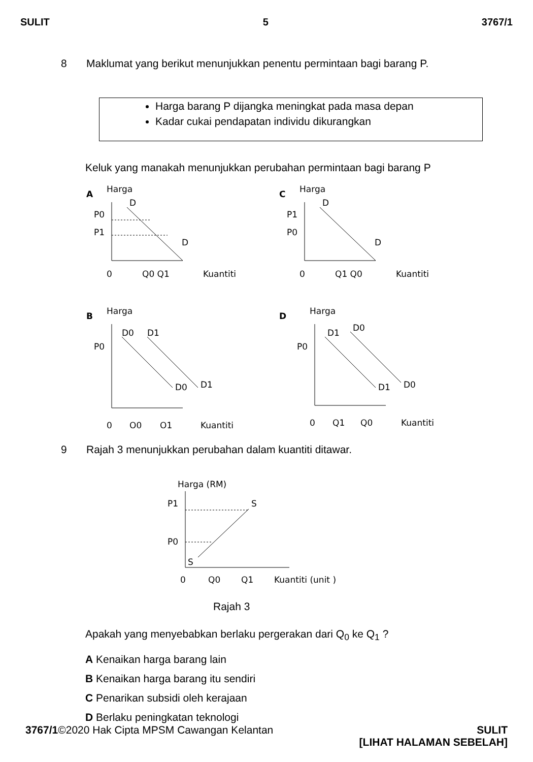SULIT 5 3767/1
8 Maklumat yang berikut menunjukkan penentu permintaan bagi barang P.
Harga barang P dijangka meningkat pada masa depan
Kadar cukai pendapatan individu dikurangkan
Keluk yang manakah menunjukkan perubahan permintaan bagi barang P
A
Harga
D
D
P0
P1
0
Q0 Q1
Kuantiti
C
Harga
D
D
P1
P0
0
Q1 Q0
Kuantiti
B
Harga
D0
D1
D0
D1
P0
0
Q0
Q1
Kuantiti
D
Harga
D1
D0
D1
D0
P0
0
Q1
Q0
Kuantiti
9 Rajah 3 menunjukkan perubahan dalam kuantiti ditawar.
Harga (RM)
S
S
P1
P0
0
Q0
Q1
Kuantiti (unit )
Rajah 3
Apakah yang menyebabkan berlaku pergerakan dari Q<sub>0</sub> ke Q<sub>1</sub> ?
A Kenaikan harga barang lain
B Kenaikan harga barang itu sendiri
C Penarikan subsidi oleh kerajaan
D Berlaku peningkatan teknologi
3767/1©2020 Hak Cipta MPSM Cawangan Kelantan SULIT
[LIHAT HALAMAN SEBELAH]